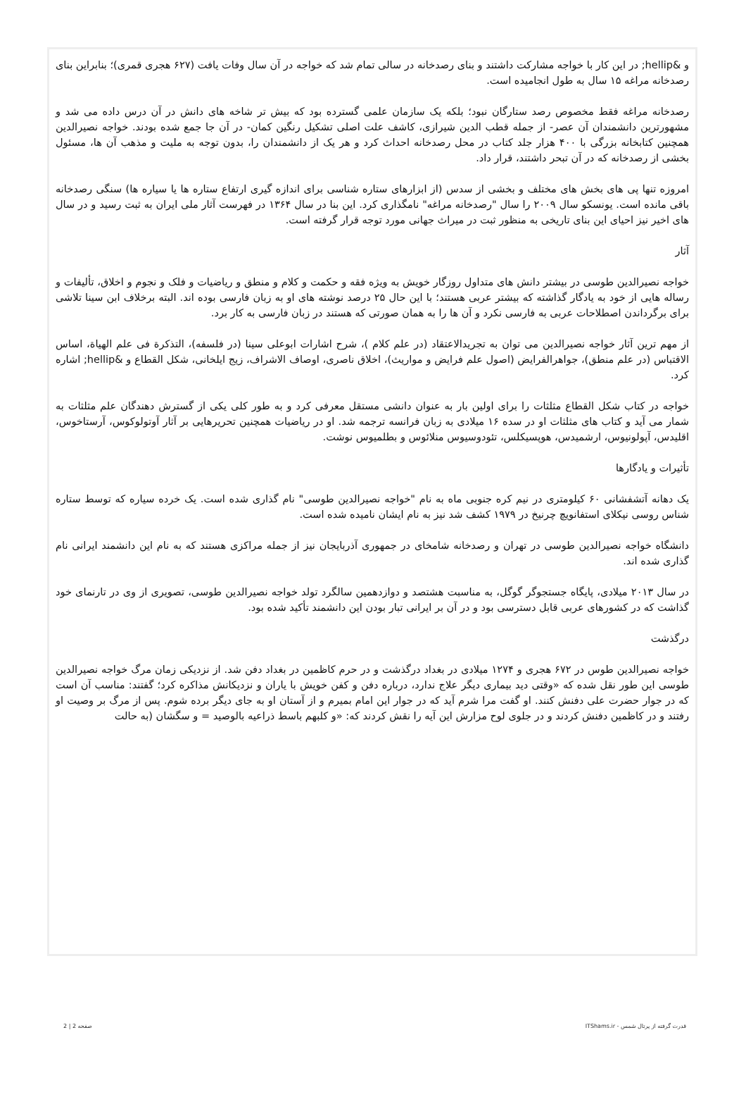و &hellip; در این کار با خواجه مشارکت داشتند و بنای رصدخانه در سالی تمام شد که خواجه در آن سال وفات یافت (۶۲۷ هجری قمری)؛ بنابراین بنای رصدخانه مراغه ۱۵ سال به طول انجامیده است.
رصدخانه مراغه فقط مخصوص رصد ستارگان نبود؛ بلکه یک سازمان علمی گسترده بود که بیش تر شاخه های دانش در آن درس داده می شد و مشهورترین دانشمندان آن عصر- از جمله قطب الدین شیرازی، کاشف علت اصلی تشکیل رنگین کمان- در آن جا جمع شده بودند. خواجه نصیرالدین همچنین کتابخانه بزرگی با ۴۰۰ هزار جلد کتاب در محل رصدخانه احداث کرد و هر یک از دانشمندان را، بدون توجه به ملیت و مذهب آن ها، مسئول بخشی از رصدخانه که در آن تبحر داشتند، قرار داد.
امروزه تنها پی های بخش های مختلف و بخشی از سدس (از ابزارهای ستاره شناسی برای اندازه گیری ارتفاع ستاره ها یا سیاره ها) سنگی رصدخانه باقی مانده است. یونسکو سال ۲۰۰۹ را سال "رصدخانه مراغه" نامگذاری کرد. این بنا در سال ۱۳۶۴ در فهرست آثار ملی ایران به ثبت رسید و در سال های اخیر نیز احیای این بنای تاریخی به منظور ثبت در میراث جهانی مورد توجه قرار گرفته است.
آثار
خواجه نصیرالدین طوسی در بیشتر دانش های متداول روزگار خویش به ویژه فقه و حکمت و کلام و منطق و ریاضیات و فلک و نجوم و اخلاق، تألیفات و رساله هایی از خود به یادگار گذاشته که بیشتر عربی هستند؛ با این حال ۲۵ درصد نوشته های او به زبان فارسی بوده اند. البته برخلاف ابن سینا تلاشی برای برگرداندن اصطلاحات عربی به فارسی نکرد و آن ها را به همان صورتی که هستند در زبان فارسی به کار برد.
از مهم ترین آثار خواجه نصیرالدین می توان به تجریدالاعتقاد (در علم کلام )، شرح اشارات ابوعلی سینا (در فلسفه)، التذکرة فی علم الهیاة، اساس الاقتباس (در علم منطق)، جواهرالفرایض (اصول علم فرایض و مواریث)، اخلاق ناصری، اوصاف الاشراف، زیج ایلخانی، شکل القطاع و &hellip; اشاره کرد.
خواجه در کتاب شکل القطاع مثلثات را برای اولین بار به عنوان دانشی مستقل معرفی کرد و به طور کلی یکی از گسترش دهندگان علم مثلثات به شمار می آید و کتاب های مثلثات او در سده ۱۶ میلادی به زبان فرانسه ترجمه شد. او در ریاضیات همچنین تحریرهایی بر آثار آوتولوکوس، آرستاخوس، اقلیدس، آپولونیوس، ارشمیدس، هوپسیکلس، تئودوسیوس منلائوس و بطلمیوس نوشت.
تأثیرات و یادگارها
یک دهانه آتشفشانی ۶۰ کیلومتری در نیم کره جنوبی ماه به نام "خواجه نصیرالدین طوسی" نام گذاری شده است. یک خرده سیاره که توسط ستاره شناس روسی نیکلای استفانویچ چرنیخ در ۱۹۷۹ کشف شد نیز به نام ایشان نامیده شده است.
دانشگاه خواجه نصیرالدین طوسی در تهران و رصدخانه شامخای در جمهوری آذربایجان نیز از جمله مراکزی هستند که به نام این دانشمند ایرانی نام گذاری شده اند.
در سال ۲۰۱۳ میلادی، پایگاه جستجوگر گوگل، به مناسبت هشتصد و دوازدهمین سالگرد تولد خواجه نصیرالدین طوسی، تصویری از وی در تارنمای خود گذاشت که در کشورهای عربی قابل دسترسی بود و در آن بر ایرانی تبار بودن این دانشمند تأکید شده بود.
درگذشت
خواجه نصیرالدین طوس در ۶۷۲ هجری و ۱۲۷۴ میلادی در بغداد درگذشت و در حرم کاظمین در بغداد دفن شد. از نزدیکی زمان مرگ خواجه نصیرالدین طوسی این طور نقل شده که «وقتی دید بیماری دیگر علاج ندارد، درباره دفن و کفن خویش با یاران و نزدیکانش مذاکره کرد؛ گفتند: مناسب آن است که در جوار حضرت علی دفنش کنند. او گفت مرا شرم آید که در جوار این امام بمیرم و از آستان او به جای دیگر برده شوم. پس از مرگ بر وصیت او رفتند و در کاظمین دفنش کردند و در جلوی لوح مزارش این آیه را نقش کردند که: «و کلبهم باسط ذراعیه بالوصید = و سگشان (به حالت
قدرت گرفته از پرتال شمس - ITShams.ir صفحه 2 | 2